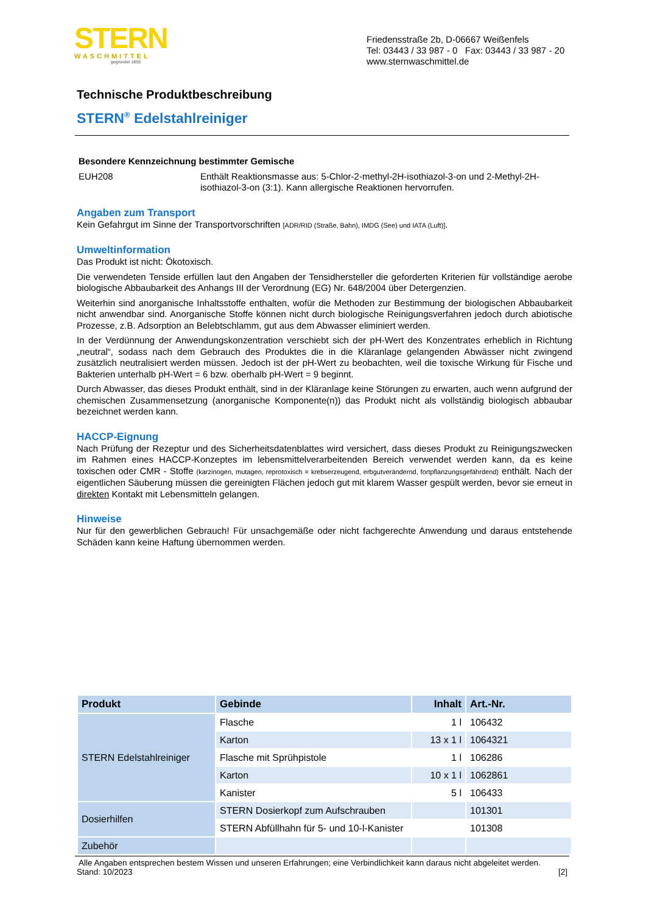STERN
WASCHMITTEL
gegründet 1855
Friedensstraße 2b, D-06667 Weißenfels
Tel: 03443 / 33 987 - 0 Fax: 03443 / 33 987 - 20
www.sternwaschmittel.de
Technische Produktbeschreibung
STERN<sup>®</sup> Edelstahlreiniger
Besondere Kennzeichnung bestimmter Gemische
EUH208 Enthält Reaktionsmasse aus: 5-Chlor-2-methyl-2H-isothiazol-3-on und 2-Methyl-2H-isothiazol-3-on (3:1). Kann allergische Reaktionen hervorrufen.
Angaben zum Transport
Kein Gefahrgut im Sinne der Transportvorschriften [ADR/RID (Straße, Bahn), IMDG (See) und IATA (Luft)].
Umweltinformation
Das Produkt ist nicht: Ökotoxisch.
Die verwendeten Tenside erfüllen laut den Angaben der Tensidhersteller die geforderten Kriterien für vollständige aerobe biologische Abbaubarkeit des Anhangs III der Verordnung (EG) Nr. 648/2004 über Detergenzien.
Weiterhin sind anorganische Inhaltsstoffe enthalten, wofür die Methoden zur Bestimmung der biologischen Abbaubarkeit nicht anwendbar sind. Anorganische Stoffe können nicht durch biologische Reinigungsverfahren jedoch durch abiotische Prozesse, z.B. Adsorption an Belebtschlamm, gut aus dem Abwasser eliminiert werden.
In der Verdünnung der Anwendungskonzentration verschiebt sich der pH-Wert des Konzentrates erheblich in Richtung „neutral“, sodass nach dem Gebrauch des Produktes die in die Kläranlage gelangenden Abwässer nicht zwingend zusätzlich neutralisiert werden müssen. Jedoch ist der pH-Wert zu beobachten, weil die toxische Wirkung für Fische und Bakterien unterhalb pH-Wert = 6 bzw. oberhalb pH-Wert = 9 beginnt.
Durch Abwasser, das dieses Produkt enthält, sind in der Kläranlage keine Störungen zu erwarten, auch wenn aufgrund der chemischen Zusammensetzung (anorganische Komponente(n)) das Produkt nicht als vollständig biologisch abbaubar bezeichnet werden kann.
HACCP-Eignung
Nach Prüfung der Rezeptur und des Sicherheitsdatenblattes wird versichert, dass dieses Produkt zu Reinigungszwecken im Rahmen eines HACCP-Konzeptes im lebensmittelverarbeitenden Bereich verwendet werden kann, da es keine toxischen oder CMR - Stoffe (karzinogen, mutagen, reprotoxisch = krebserzeugend, erbgutverändernd, fortpflanzungsgefährdend) enthält. Nach der eigentlichen Säuberung müssen die gereinigten Flächen jedoch gut mit klarem Wasser gespült werden, bevor sie erneut in direkten Kontakt mit Lebensmitteln gelangen.
Hinweise
Nur für den gewerblichen Gebrauch! Für unsachgemäße oder nicht fachgerechte Anwendung und daraus entstehende Schäden kann keine Haftung übernommen werden.
| Produkt | Gebinde | Inhalt | Art.-Nr. |
| --- | --- | --- | --- |
| STERN Edelstahlreiniger | Flasche | 1 l | 106432 |
| | Karton | 13 x 1 l | 1064321 |
| | Flasche mit Sprühpistole | 1 l | 106286 |
| | Karton | 10 x 1 l | 1062861 |
| | Kanister | 5 l | 106433 |
| Dosierhilfen | STERN Dosierkopf zum Aufschrauben | | 101301 |
| | STERN Abfüllhahn für 5- und 10-l-Kanister | | 101308 |
| Zubehör | | | |
Alle Angaben entsprechen bestem Wissen und unseren Erfahrungen; eine Verbindlichkeit kann daraus nicht abgeleitet werden.
Stand: 10/2023 [2]